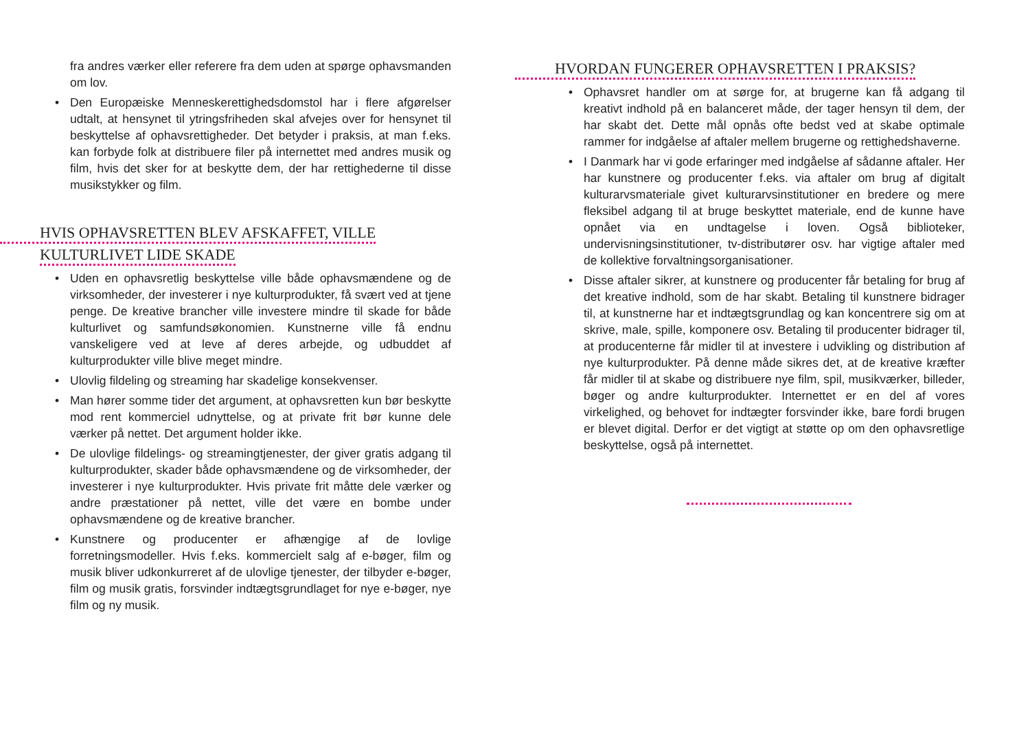fra andres værker eller referere fra dem uden at spørge ophavsmanden om lov.
• Den Europæiske Menneskerettighedsdomstol har i flere afgørelser udtalt, at hensynet til ytringsfriheden skal afvejes over for hensynet til beskyttelse af ophavsrettigheder. Det betyder i praksis, at man f.eks. kan forbyde folk at distribuere filer på internettet med andres musik og film, hvis det sker for at beskytte dem, der har rettighederne til disse musikstykker og film.
HVIS OPHAVSRETTEN BLEV AFSKAFFET, VILLE
KULTURLIVET LIDE SKADE
• Uden en ophavsretlig beskyttelse ville både ophavsmændene og de virksomheder, der investerer i nye kulturprodukter, få svært ved at tjene penge. De kreative brancher ville investere mindre til skade for både kulturlivet og samfundsøkonomien. Kunstnerne ville få endnu vanskeligere ved at leve af deres arbejde, og udbuddet af kulturprodukter ville blive meget mindre.
• Ulovlig fildeling og streaming har skadelige konsekvenser.
• Man hører somme tider det argument, at ophavsretten kun bør beskytte mod rent kommerciel udnyttelse, og at private frit bør kunne dele værker på nettet. Det argument holder ikke.
• De ulovlige fildelings- og streamingtjenester, der giver gratis adgang til kulturprodukter, skader både ophavsmændene og de virksomheder, der investerer i nye kulturprodukter. Hvis private frit måtte dele værker og andre præstationer på nettet, ville det være en bombe under ophavsmændene og de kreative brancher.
• Kunstnere og producenter er afhængige af de lovlige forretningsmodeller. Hvis f.eks. kommercielt salg af e-bøger, film og musik bliver udkonkurreret af de ulovlige tjenester, der tilbyder e-bøger, film og musik gratis, forsvinder indtægtsgrundlaget for nye e-bøger, nye film og ny musik.
HVORDAN FUNGERER OPHAVSRETTEN I PRAKSIS?
• Ophavsret handler om at sørge for, at brugerne kan få adgang til kreativt indhold på en balanceret måde, der tager hensyn til dem, der har skabt det. Dette mål opnås ofte bedst ved at skabe optimale rammer for indgåelse af aftaler mellem brugerne og rettighedshaverne.
• I Danmark har vi gode erfaringer med indgåelse af sådanne aftaler. Her har kunstnere og producenter f.eks. via aftaler om brug af digitalt kulturarvsmateriale givet kulturarvsinstitutioner en bredere og mere fleksibel adgang til at bruge beskyttet materiale, end de kunne have opnået via en undtagelse i loven. Også biblioteker, undervisningsinstitutioner, tv-distributører osv. har vigtige aftaler med de kollektive forvaltningsorganisationer.
• Disse aftaler sikrer, at kunstnere og producenter får betaling for brug af det kreative indhold, som de har skabt. Betaling til kunstnere bidrager til, at kunstnerne har et indtægtsgrundlag og kan koncentrere sig om at skrive, male, spille, komponere osv. Betaling til producenter bidrager til, at producenterne får midler til at investere i udvikling og distribution af nye kulturprodukter. På denne måde sikres det, at de kreative kræfter får midler til at skabe og distribuere nye film, spil, musikværker, billeder, bøger og andre kulturprodukter. Internettet er en del af vores virkelighed, og behovet for indtægter forsvinder ikke, bare fordi brugen er blevet digital. Derfor er det vigtigt at støtte op om den ophavsretlige beskyttelse, også på internettet.